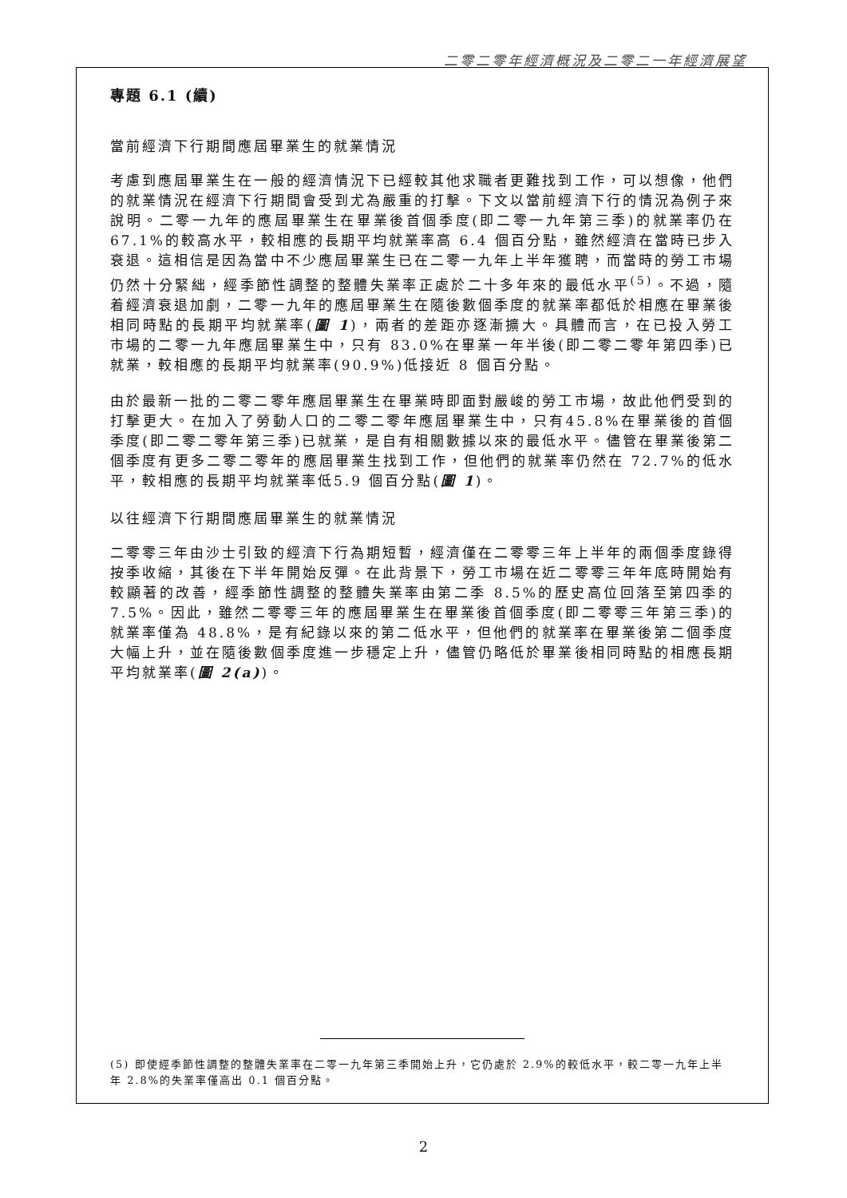二零二零年經濟概況及二零二一年經濟展望
專題 6.1 (續)
當前經濟下行期間應屆畢業生的就業情況
考慮到應屆畢業生在一般的經濟情況下已經較其他求職者更難找到工作，可以想像，他們的就業情況在經濟下行期間會受到尤為嚴重的打擊。下文以當前經濟下行的情況為例子來說明。二零一九年的應屆畢業生在畢業後首個季度(即二零一九年第三季)的就業率仍在 67.1%的較高水平，較相應的長期平均就業率高 6.4 個百分點，雖然經濟在當時已步入衰退。這相信是因為當中不少應屆畢業生已在二零一九年上半年獲聘，而當時的勞工市場仍然十分緊絀，經季節性調整的整體失業率正處於二十多年來的最低水平<sup>(5)</sup>。不過，隨着經濟衰退加劇，二零一九年的應屆畢業生在隨後數個季度的就業率都低於相應在畢業後相同時點的長期平均就業率(圖 1)，兩者的差距亦逐漸擴大。具體而言，在已投入勞工市場的二零一九年應屆畢業生中，只有 83.0%在畢業一年半後(即二零二零年第四季)已就業，較相應的長期平均就業率(90.9%)低接近 8 個百分點。
由於最新一批的二零二零年應屆畢業生在畢業時即面對嚴峻的勞工市場，故此他們受到的打擊更大。在加入了勞動人口的二零二零年應屆畢業生中，只有45.8%在畢業後的首個季度(即二零二零年第三季)已就業，是自有相關數據以來的最低水平。儘管在畢業後第二個季度有更多二零二零年的應屆畢業生找到工作，但他們的就業率仍然在 72.7%的低水平，較相應的長期平均就業率低5.9 個百分點(圖 1)。
以往經濟下行期間應屆畢業生的就業情況
二零零三年由沙士引致的經濟下行為期短暫，經濟僅在二零零三年上半年的兩個季度錄得按季收縮，其後在下半年開始反彈。在此背景下，勞工市場在近二零零三年年底時開始有較顯著的改善，經季節性調整的整體失業率由第二季 8.5%的歷史高位回落至第四季的 7.5%。因此，雖然二零零三年的應屆畢業生在畢業後首個季度(即二零零三年第三季)的就業率僅為 48.8%，是有紀錄以來的第二低水平，但他們的就業率在畢業後第二個季度大幅上升，並在隨後數個季度進一步穩定上升，儘管仍略低於畢業後相同時點的相應長期平均就業率(圖 2(a))。
(5) 即使經季節性調整的整體失業率在二零一九年第三季開始上升，它仍處於 2.9%的較低水平，較二零一九年上半年 2.8%的失業率僅高出 0.1 個百分點。
2